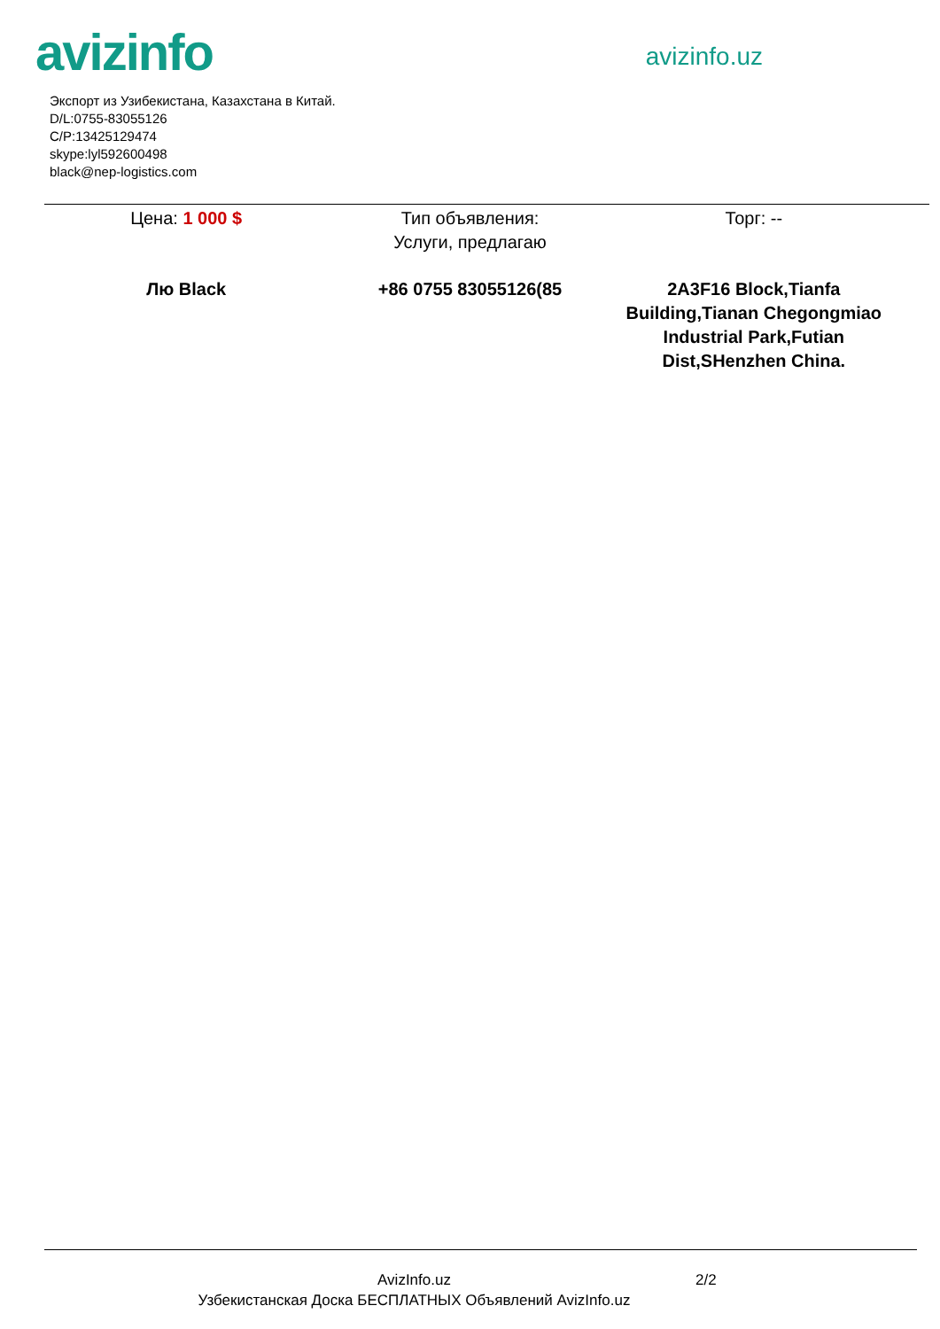avizinfo
avizinfo.uz
Экспорт из Узибекистана, Казахстана в Китай.
D/L:0755-83055126
C/P:13425129474
skype:lyl592600498
black@nep-logistics.com
Цена: 1 000 $ Тип объявления:
Услуги, предлагаю
Торг: --
Лю Black +86 0755 83055126(85 2A3F16 Block,Tianfa Building,Tianan Chegongmiao Industrial Park,Futian Dist,SHenzhen China.
AvizInfo.uz
Узбекистанская Доска БЕСПЛАТНЫХ Объявлений AvizInfo.uz
2/2